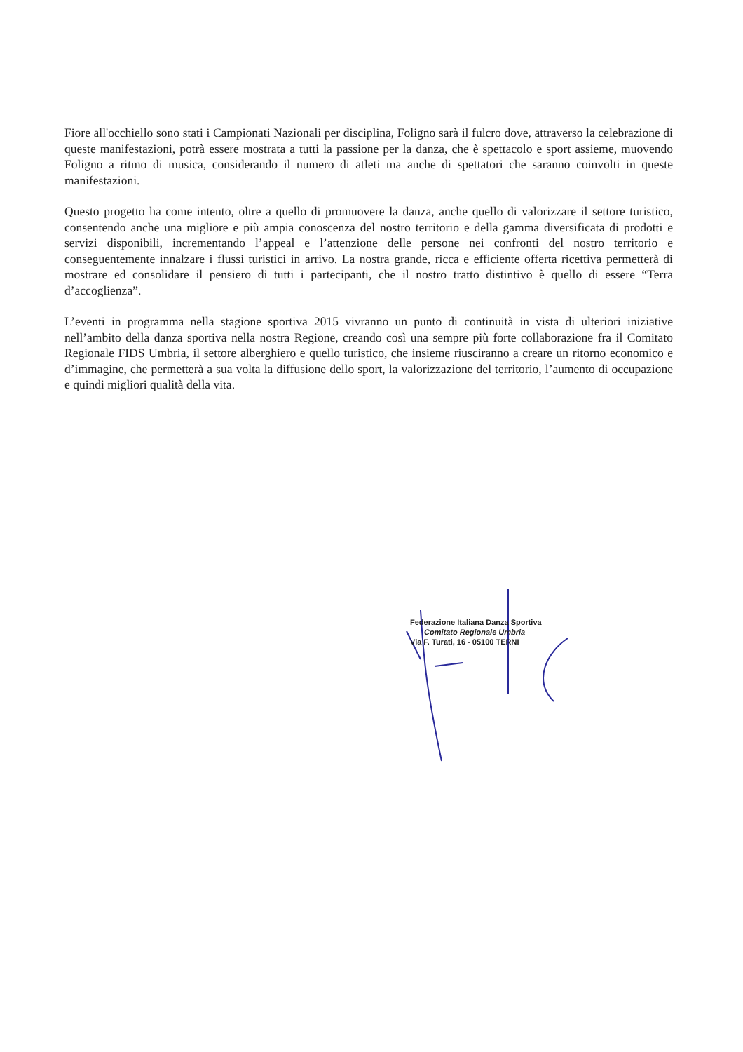Fiore all'occhiello sono stati i Campionati Nazionali per disciplina, Foligno sarà il fulcro dove, attraverso la celebrazione di queste manifestazioni, potrà essere mostrata a tutti la passione per la danza, che è spettacolo e sport assieme, muovendo Foligno a ritmo di musica, considerando il numero di atleti ma anche di spettatori che saranno coinvolti in queste manifestazioni.
Questo progetto ha come intento, oltre a quello di promuovere la danza, anche quello di valorizzare il settore turistico, consentendo anche una migliore e più ampia conoscenza del nostro territorio e della gamma diversificata di prodotti e servizi disponibili, incrementando l’appeal e l’attenzione delle persone nei confronti del nostro territorio e conseguentemente innalzare i flussi turistici in arrivo. La nostra grande, ricca e efficiente offerta ricettiva permetterà di mostrare ed consolidare il pensiero di tutti i partecipanti, che il nostro tratto distintivo è quello di essere “Terra d’accoglienza”.
L’eventi in programma nella stagione sportiva 2015 vivranno un punto di continuità in vista di ulteriori iniziative nell’ambito della danza sportiva nella nostra Regione, creando così una sempre più forte collaborazione fra il Comitato Regionale FIDS Umbria, il settore alberghiero e quello turistico, che insieme riusciranno a creare un ritorno economico e d’immagine, che permetterà a sua volta la diffusione dello sport, la valorizzazione del territorio, l’aumento di occupazione e quindi migliori qualità della vita.
Federazione Italiana Danza Sportiva
Comitato Regionale Umbria
Via F. Turati, 16 - 05100 TERNI